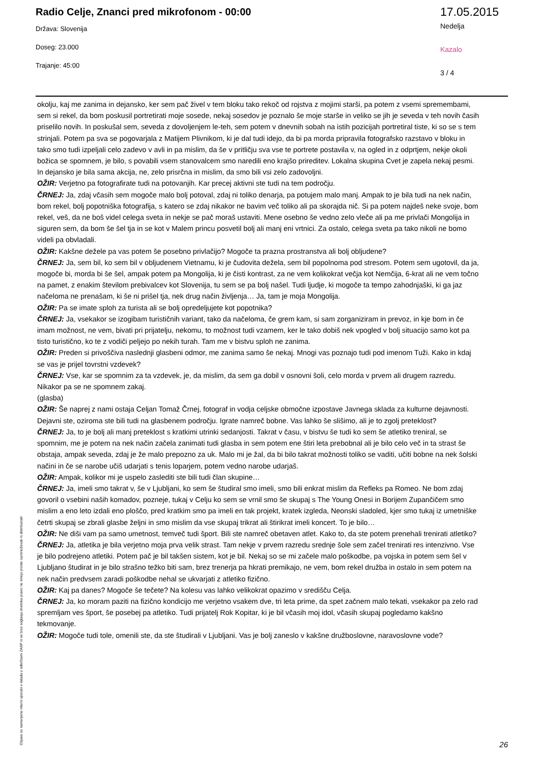Radio Celje, Znanci pred mikrofonom - 00:00
Država: Slovenija
Doseg: 23.000
Trajanje: 45:00
17.05.2015
Nedelja
Kazalo
3 / 4
okolju, kaj me zanima in dejansko, ker sem pač živel v tem bloku tako rekoč od rojstva z mojimi starši, pa potem z vsemi spremembami, sem si rekel, da bom poskusil portretirati moje sosede, nekaj sosedov je poznalo še moje starše in veliko se jih je seveda v teh novih časih priselilo novih. In poskušal sem, seveda z dovoljenjem le-teh, sem potem v dnevnih sobah na istih pozicijah portretiral tiste, ki so se s tem strinjali. Potem pa sva se pogovarjala z Matijem Plivnikom, ki je dal tudi idejo, da bi pa morda pripravila fotografsko razstavo v bloku in tako smo tudi izpeljali celo zadevo v avli in pa mislim, da še v pritličju sva vse te portrete postavila v, na ogled in z odprtjem, nekje okoli božica se spomnem, je bilo, s povabili vsem stanovalcem smo naredili eno krajšo prireditev. Lokalna skupina Cvet je zapela nekaj pesmi. In dejansko je bila sama akcija, ne, zelo prisrčna in mislim, da smo bili vsi zelo zadovoljni.
OŽIR: Verjetno pa fotografirate tudi na potovanjih. Kar precej aktivni ste tudi na tem področju.
ČRNEJ: Ja, zdaj včasih sem mogoče malo bolj potoval, zdaj ni toliko denarja, pa potujem malo manj. Ampak to je bila tudi na nek način, bom rekel, bolj popotniška fotografija, s katero se zdaj nikakor ne bavim več toliko ali pa skorajda nič. Si pa potem najdeš neke svoje, bom rekel, veš, da ne boš videl celega sveta in nekje se pač moraš ustaviti. Mene osebno še vedno zelo vleče ali pa me privlači Mongolija in siguren sem, da bom še šel tja in se kot v Malem princu posvetil bolj ali manj eni vrtnici. Za ostalo, celega sveta pa tako nikoli ne bomo videli pa obvladali.
OŽIR: Kakšne dežele pa vas potem še posebno privlačijo? Mogoče ta prazna prostranstva ali bolj obljudene?
ČRNEJ: Ja, sem bil, ko sem bil v obljudenem Vietnamu, ki je čudovita dežela, sem bil popolnoma pod stresom. Potem sem ugotovil, da ja, mogoče bi, morda bi še šel, ampak potem pa Mongolija, ki je čisti kontrast, za ne vem kolikokrat večja kot Nemčija, 6-krat ali ne vem točno na pamet, z enakim številom prebivalcev kot Slovenija, tu sem se pa bolj našel. Tudi ljudje, ki mogoče ta tempo zahodnjaški, ki ga jaz načeloma ne prenašam, ki še ni prišel tja, nek drug način življenja… Ja, tam je moja Mongolija.
OŽIR: Pa se imate sploh za turista ali se bolj opredeljujete kot popotnika?
ČRNEJ: Ja, vsekakor se izogibam turističnih variant, tako da načeloma, če grem kam, si sam zorganiziram in prevoz, in kje bom in če imam možnost, ne vem, bivati pri prijatelju, nekomu, to možnost tudi vzamem, ker le tako dobiš nek vpogled v bolj situacijo samo kot pa tisto turistično, ko te z vodiči peljejo po nekih turah. Tam me v bistvu sploh ne zanima.
OŽIR: Preden si privoščiva naslednji glasbeni odmor, me zanima samo še nekaj. Mnogi vas poznajo tudi pod imenom Tuži. Kako in kdaj se vas je prijel tovrstni vzdevek?
ČRNEJ: Vse, kar se spomnim za ta vzdevek, je, da mislim, da sem ga dobil v osnovni šoli, celo morda v prvem ali drugem razredu. Nikakor pa se ne spomnem zakaj.
(glasba)
OŽIR: Še naprej z nami ostaja Celjan Tomaž Črnej, fotograf in vodja celjske območne izpostave Javnega sklada za kulturne dejavnosti. Dejavni ste, oziroma ste bili tudi na glasbenem področju. Igrate namreč bobne. Vas lahko še slišimo, ali je to zgolj preteklost?
ČRNEJ: Ja, to je bolj ali manj preteklost s kratkimi utrinki sedanjosti. Takrat v času, v bistvu še tudi ko sem še atletiko treniral, se spomnim, me je potem na nek način začela zanimati tudi glasba in sem potem ene štiri leta prebobnal ali je bilo celo več in ta strast še obstaja, ampak seveda, zdaj je že malo prepozno za uk. Malo mi je žal, da bi bilo takrat možnosti toliko se vaditi, učiti bobne na nek šolski načini in če se narobe učiš udarjati s tenis loparjem, potem vedno narobe udarjaš.
OŽIR: Ampak, kolikor mi je uspelo zaslediti ste bili tudi član skupine…
ČRNEJ: Ja, imeli smo takrat v, še v Ljubljani, ko sem še študiral smo imeli, smo bili enkrat mislim da Refleks pa Romeo. Ne bom zdaj govoril o vsebini naših komadov, pozneje, tukaj v Celju ko sem se vrnil smo še skupaj s The Young Onesi in Borijem Zupančičem smo mislim a eno leto izdali eno ploščo, pred kratkim smo pa imeli en tak projekt, kratek izgleda, Neonski sladoled, kjer smo tukaj iz umetniške četrti skupaj se zbrali glasbe željni in smo mislim da vse skupaj trikrat ali štirikrat imeli koncert. To je bilo…
OŽIR: Ne diši vam pa samo umetnost, temveč tudi šport. Bili ste namreč obetaven atlet. Kako to, da ste potem prenehali trenirati atletiko?
ČRNEJ: Ja, atletika je bila verjetno moja prva velik strast. Tam nekje v prvem razredu srednje šole sem začel trenirati res intenzivno. Vse je bilo podrejeno atletiki. Potem pač je bil takšen sistem, kot je bil. Nekaj so se mi začele malo poškodbe, pa vojska in potem sem šel v Ljubljano študirat in je bilo strašno težko biti sam, brez trenerja pa hkrati premikajo, ne vem, bom rekel družba in ostalo in sem potem na nek način predvsem zaradi poškodbe nehal se ukvarjati z atletiko fizično.
OŽIR: Kaj pa danes? Mogoče še tečete? Na kolesu vas lahko velikokrat opazimo v središču Celja.
ČRNEJ: Ja, ko moram paziti na fizično kondicijo me verjetno vsakem dve, tri leta prime, da spet začnem malo tekati, vsekakor pa zelo rad spremljam ves šport, še posebej pa atletiko. Tudi prijatelj Rok Kopitar, ki je bil včasih moj idol, včasih skupaj pogledamo kakšno tekmovanje.
OŽIR: Mogoče tudi tole, omenili ste, da ste študirali v Ljubljani. Vas je bolj zaneslo v kakšne družboslovne, naravoslovne vode?
Objave so namenjene interni uporabi v skladu z odločbami ZASP in se brez soglasja imetnika pravic ne smejo prosto razmnoževati in distribuirati!
26